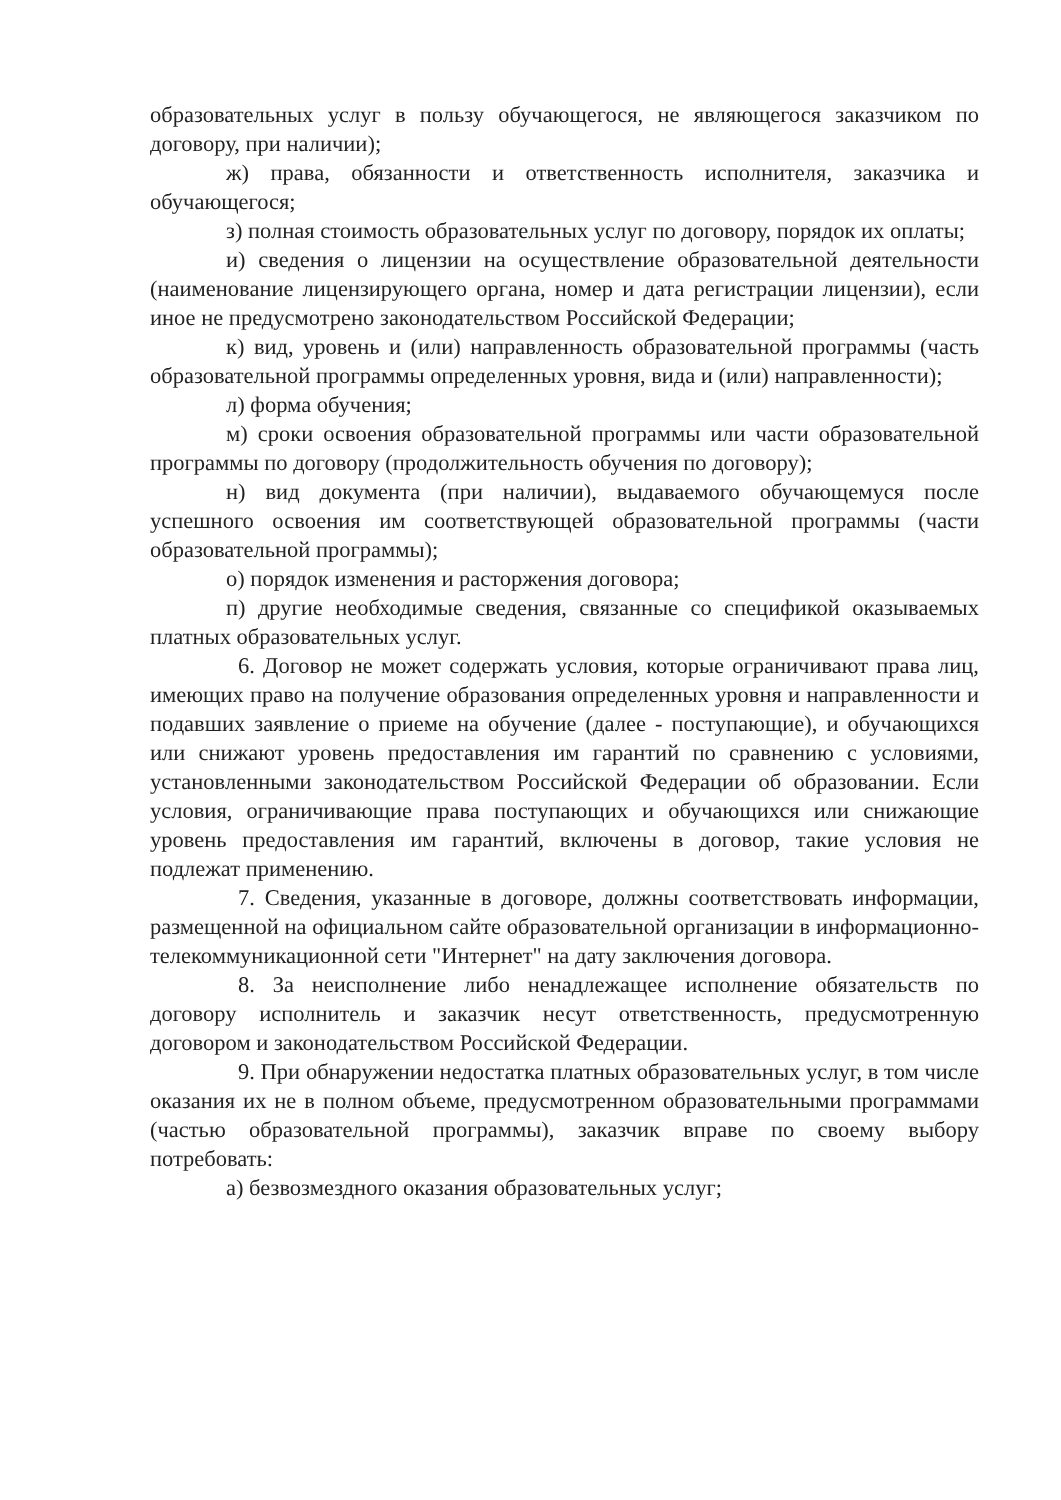образовательных услуг в пользу обучающегося, не являющегося заказчиком по договору, при наличии);
ж) права, обязанности и ответственность исполнителя, заказчика и обучающегося;
з) полная стоимость образовательных услуг по договору, порядок их оплаты;
и) сведения о лицензии на осуществление образовательной деятельности (наименование лицензирующего органа, номер и дата регистрации лицензии), если иное не предусмотрено законодательством Российской Федерации;
к) вид, уровень и (или) направленность образовательной программы (часть образовательной программы определенных уровня, вида и (или) направленности);
л) форма обучения;
м) сроки освоения образовательной программы или части образовательной программы по договору (продолжительность обучения по договору);
н) вид документа (при наличии), выдаваемого обучающемуся после успешного освоения им соответствующей образовательной программы (части образовательной программы);
о) порядок изменения и расторжения договора;
п) другие необходимые сведения, связанные со спецификой оказываемых платных образовательных услуг.
6. Договор не может содержать условия, которые ограничивают права лиц, имеющих право на получение образования определенных уровня и направленности и подавших заявление о приеме на обучение (далее - поступающие), и обучающихся или снижают уровень предоставления им гарантий по сравнению с условиями, установленными законодательством Российской Федерации об образовании. Если условия, ограничивающие права поступающих и обучающихся или снижающие уровень предоставления им гарантий, включены в договор, такие условия не подлежат применению.
7. Сведения, указанные в договоре, должны соответствовать информации, размещенной на официальном сайте образовательной организации в информационно-телекоммуникационной сети "Интернет" на дату заключения договора.
8. За неисполнение либо ненадлежащее исполнение обязательств по договору исполнитель и заказчик несут ответственность, предусмотренную договором и законодательством Российской Федерации.
9. При обнаружении недостатка платных образовательных услуг, в том числе оказания их не в полном объеме, предусмотренном образовательными программами (частью образовательной программы), заказчик вправе по своему выбору потребовать:
а) безвозмездного оказания образовательных услуг;